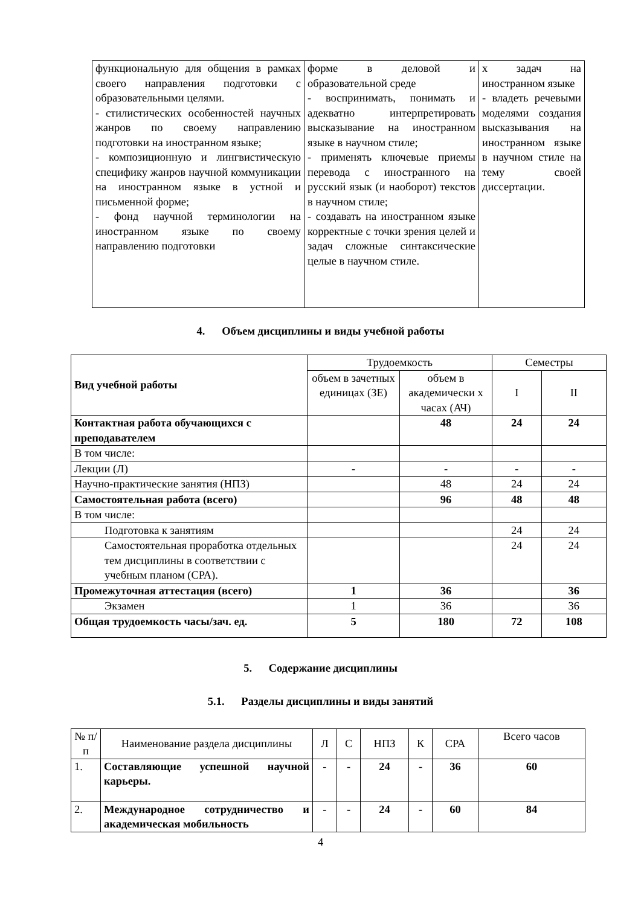| функциональную для общения в рамках своего направления подготовки с образовательными целями. - стилистических особенностей научных жанров по своему направлению подготовки на иностранном языке; - композиционную и лингвистическую специфику жанров научной коммуникации на иностранном языке в устной и письменной форме; - фонд научной терминологии на иностранном языке по своему направлению подготовки | форме в деловой и образовательной среде - воспринимать, понимать и адекватно интерпретировать высказывание на иностранном языке в научном стиле; - применять ключевые приемы перевода с иностранного на русский язык (и наоборот) текстов в научном стиле; - создавать на иностранном языке корректные с точки зрения целей и задач сложные синтаксические целые в научном стиле. | х задач на иностранном языке - владеть речевыми моделями создания высказывания на иностранном языке в научном стиле на тему своей диссертации. |
4. Объем дисциплины и виды учебной работы
| Вид учебной работы | Трудоемкость | | Семестры | |
| | объем в зачетных единицах (ЗЕ) | объем в академически х часах (АЧ) | I | II |
| Контактная работа обучающихся с преподавателем | | 48 | 24 | 24 |
| В том числе: | | | | |
| Лекции (Л) | - | - | - | - |
| Научно-практические занятия (НПЗ) | | 48 | 24 | 24 |
| Самостоятельная работа (всего) | | 96 | 48 | 48 |
| В том числе: | | | | |
| Подготовка к занятиям | | | 24 | 24 |
| Самостоятельная проработка отдельных тем дисциплины в соответствии с учебным планом (СРА). | | | 24 | 24 |
| Промежуточная аттестация (всего) | 1 | 36 | | 36 |
| Экзамен | 1 | 36 | | 36 |
| Общая трудоемкость часы/зач. ед. | 5 | 180 | 72 | 108 |
5. Содержание дисциплины
5.1. Разделы дисциплины и виды занятий
| № п/п | Наименование раздела дисциплины | Л | С | НПЗ | К | СРА | Всего часов |
| 1. | Составляющие успешной научной карьеры. | - | - | 24 | - | 36 | 60 |
| 2. | Международное сотрудничество и академическая мобильность | - | - | 24 | - | 60 | 84 |
4